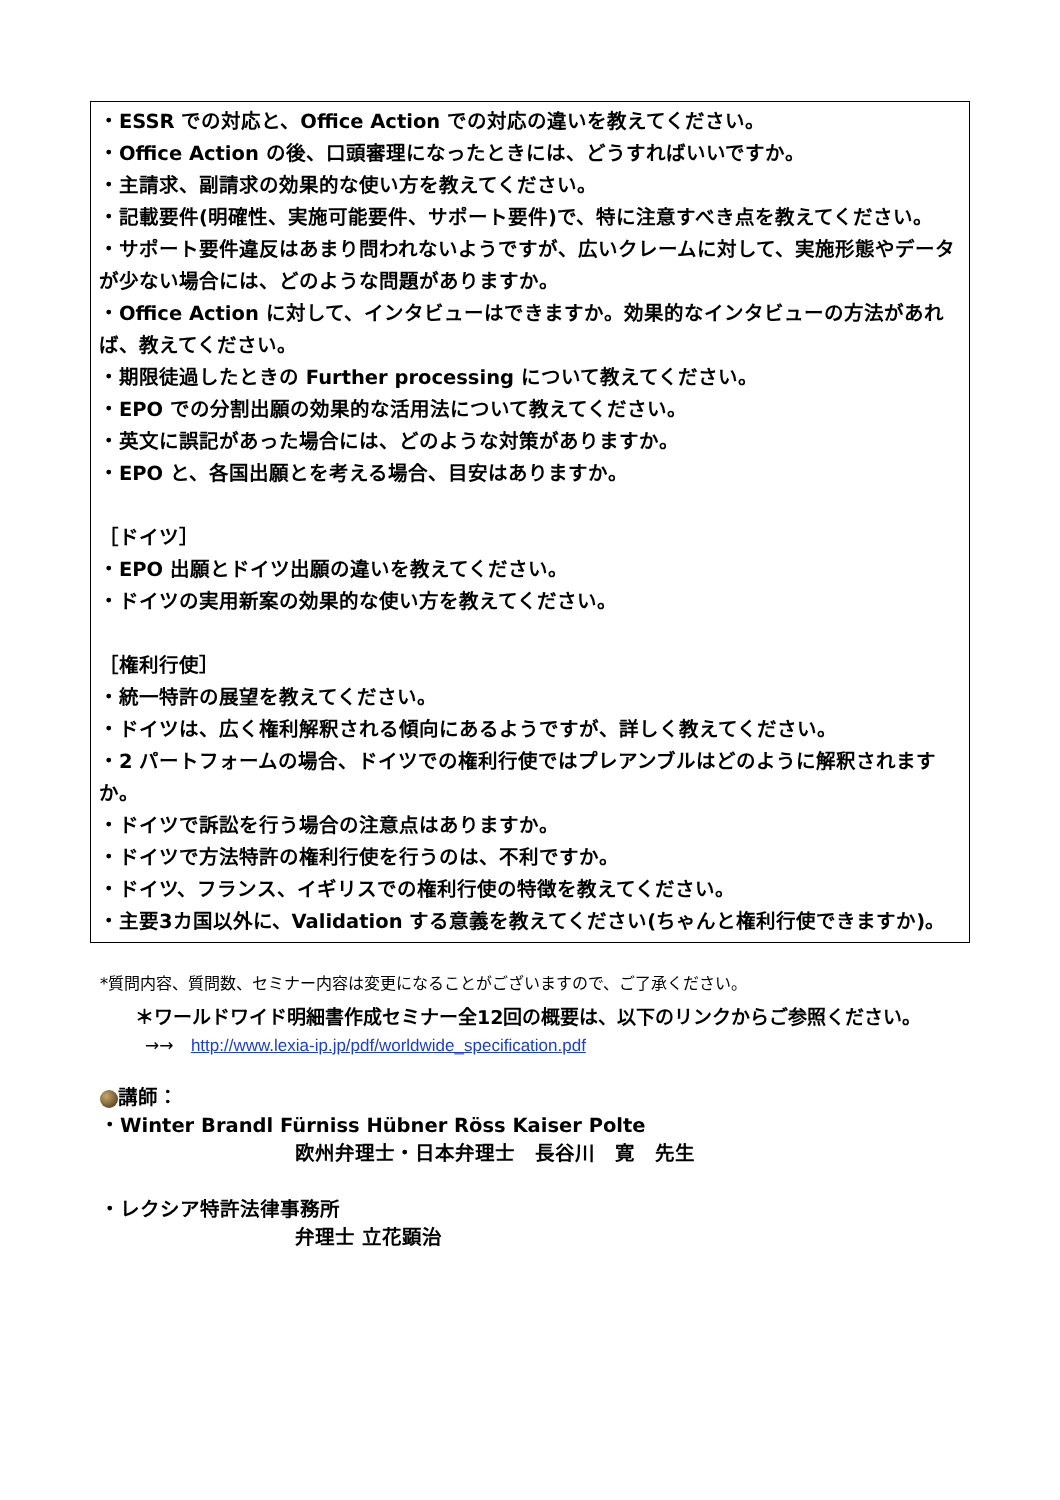・ESSR での対応と、Office Action での対応の違いを教えてください。
・Office Action の後、口頭審理になったときには、どうすればいいですか。
・主請求、副請求の効果的な使い方を教えてください。
・記載要件(明確性、実施可能要件、サポート要件)で、特に注意すべき点を教えてください。
・サポート要件違反はあまり問われないようですが、広いクレームに対して、実施形態やデータが少ない場合には、どのような問題がありますか。
・Office Action に対して、インタビューはできますか。効果的なインタビューの方法があれば、教えてください。
・期限徒過したときの Further processing について教えてください。
・EPO での分割出願の効果的な活用法について教えてください。
・英文に誤記があった場合には、どのような対策がありますか。
・EPO と、各国出願とを考える場合、目安はありますか。
［ドイツ］
・EPO 出願とドイツ出願の違いを教えてください。
・ドイツの実用新案の効果的な使い方を教えてください。
［権利行使］
・統一特許の展望を教えてください。
・ドイツは、広く権利解釈される傾向にあるようですが、詳しく教えてください。
・2 パートフォームの場合、ドイツでの権利行使ではプレアンブルはどのように解釈されますか。
・ドイツで訴訟を行う場合の注意点はありますか。
・ドイツで方法特許の権利行使を行うのは、不利ですか。
・ドイツ、フランス、イギリスでの権利行使の特徴を教えてください。
・主要3カ国以外に、Validation する意義を教えてください(ちゃんと権利行使できますか)。
*質問内容、質問数、セミナー内容は変更になることがございますので、ご了承ください。
＊ワールドワイド明細書作成セミナー全12回の概要は、以下のリンクからご参照ください。
→→ http://www.lexia-ip.jp/pdf/worldwide_specification.pdf
講師：
・Winter Brandl Fürniss Hübner Röss Kaiser Polte
欧州弁理士・日本弁理士　長谷川　寛　先生
・レクシア特許法律事務所
弁理士 立花顕治